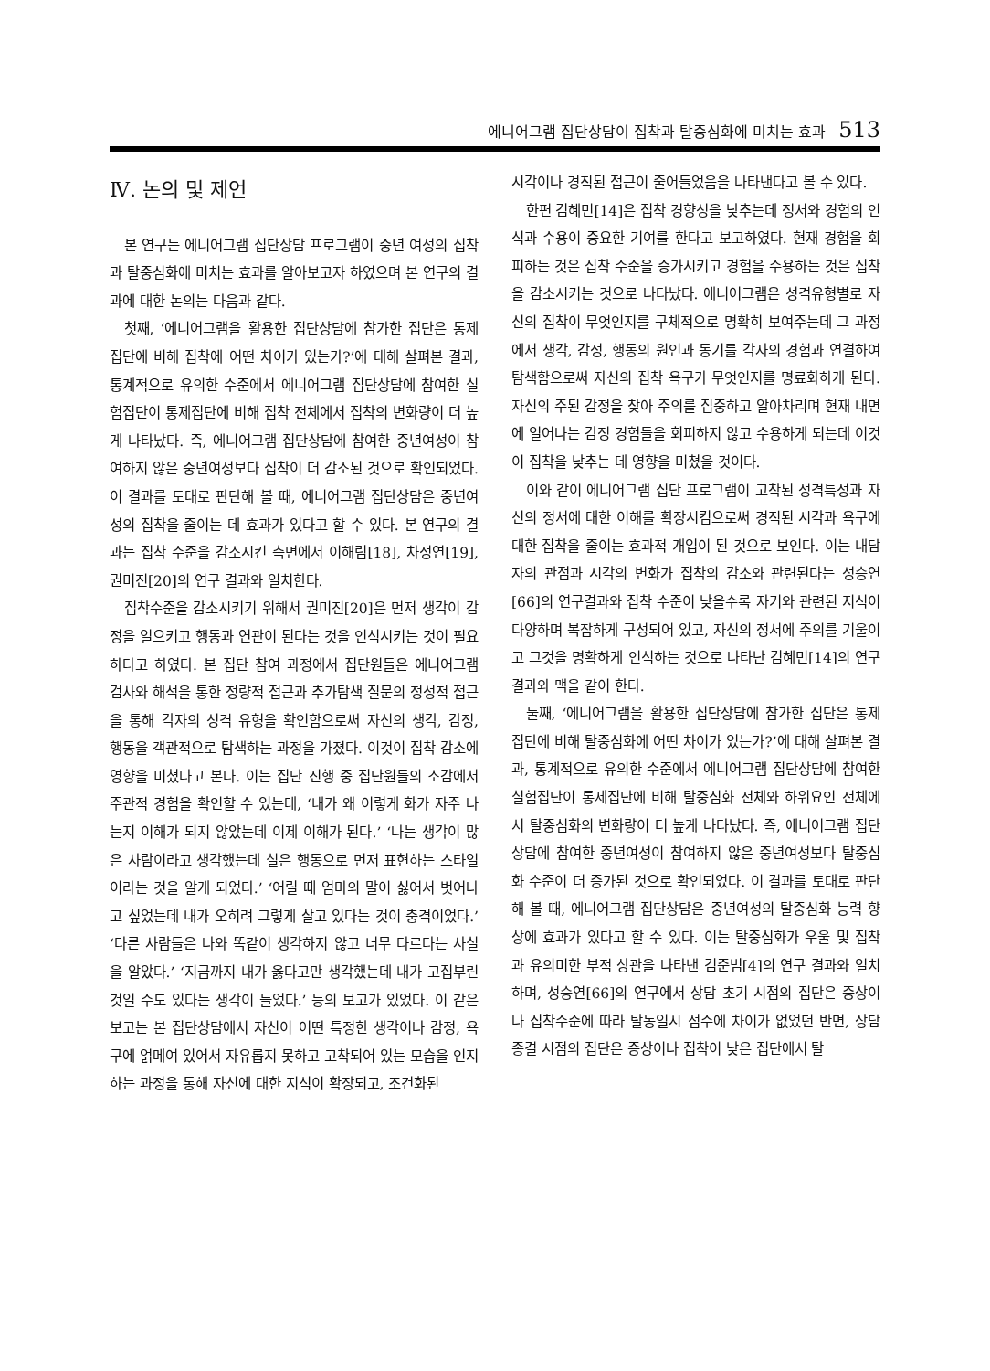에니어그램 집단상담이 집착과 탈중심화에 미치는 효과 513
Ⅳ. 논의 및 제언
본 연구는 에니어그램 집단상담 프로그램이 중년 여성의 집착과 탈중심화에 미치는 효과를 알아보고자 하였으며 본 연구의 결과에 대한 논의는 다음과 같다.
첫째, ‘에니어그램을 활용한 집단상담에 참가한 집단은 통제집단에 비해 집착에 어떤 차이가 있는가?’에 대해 살펴본 결과, 통계적으로 유의한 수준에서 에니어그램 집단상담에 참여한 실험집단이 통제집단에 비해 집착 전체에서 집착의 변화량이 더 높게 나타났다. 즉, 에니어그램 집단상담에 참여한 중년여성이 참여하지 않은 중년여성보다 집착이 더 감소된 것으로 확인되었다. 이 결과를 토대로 판단해 볼 때, 에니어그램 집단상담은 중년여성의 집착을 줄이는 데 효과가 있다고 할 수 있다. 본 연구의 결과는 집착 수준을 감소시킨 측면에서 이해림[18], 차정연[19], 권미진[20]의 연구 결과와 일치한다.
집착수준을 감소시키기 위해서 권미진[20]은 먼저 생각이 감정을 일으키고 행동과 연관이 된다는 것을 인식시키는 것이 필요하다고 하였다. 본 집단 참여 과정에서 집단원들은 에니어그램 검사와 해석을 통한 정량적 접근과 추가탐색 질문의 정성적 접근을 통해 각자의 성격 유형을 확인함으로써 자신의 생각, 감정, 행동을 객관적으로 탐색하는 과정을 가졌다. 이것이 집착 감소에 영향을 미쳤다고 본다. 이는 집단 진행 중 집단원들의 소감에서 주관적 경험을 확인할 수 있는데, ‘내가 왜 이렇게 화가 자주 나는지 이해가 되지 않았는데 이제 이해가 된다.’ ‘나는 생각이 많은 사람이라고 생각했는데 실은 행동으로 먼저 표현하는 스타일이라는 것을 알게 되었다.’ ‘어릴 때 엄마의 말이 싫어서 벗어나고 싶었는데 내가 오히려 그렇게 살고 있다는 것이 충격이었다.’ ‘다른 사람들은 나와 똑같이 생각하지 않고 너무 다르다는 사실을 알았다.’ ‘지금까지 내가 옳다고만 생각했는데 내가 고집부린 것일 수도 있다는 생각이 들었다.’ 등의 보고가 있었다. 이 같은 보고는 본 집단상담에서 자신이 어떤 특정한 생각이나 감정, 욕구에 얽메여 있어서 자유롭지 못하고 고착되어 있는 모습을 인지하는 과정을 통해 자신에 대한 지식이 확장되고, 조건화된
시각이나 경직된 접근이 줄어들었음을 나타낸다고 볼 수 있다.
한편 김혜민[14]은 집착 경향성을 낮추는데 정서와 경험의 인식과 수용이 중요한 기여를 한다고 보고하였다. 현재 경험을 회피하는 것은 집착 수준을 증가시키고 경험을 수용하는 것은 집착을 감소시키는 것으로 나타났다. 에니어그램은 성격유형별로 자신의 집착이 무엇인지를 구체적으로 명확히 보여주는데 그 과정에서 생각, 감정, 행동의 원인과 동기를 각자의 경험과 연결하여 탐색함으로써 자신의 집착 욕구가 무엇인지를 명료화하게 된다. 자신의 주된 감정을 찾아 주의를 집중하고 알아차리며 현재 내면에 일어나는 감정 경험들을 회피하지 않고 수용하게 되는데 이것이 집착을 낮추는 데 영향을 미쳤을 것이다.
이와 같이 에니어그램 집단 프로그램이 고착된 성격특성과 자신의 정서에 대한 이해를 확장시킴으로써 경직된 시각과 욕구에 대한 집착을 줄이는 효과적 개입이 된 것으로 보인다. 이는 내담자의 관점과 시각의 변화가 집착의 감소와 관련된다는 성승연[66]의 연구결과와 집착 수준이 낮을수록 자기와 관련된 지식이 다양하며 복잡하게 구성되어 있고, 자신의 정서에 주의를 기울이고 그것을 명확하게 인식하는 것으로 나타난 김혜민[14]의 연구결과와 맥을 같이 한다.
둘째, ‘에니어그램을 활용한 집단상담에 참가한 집단은 통제집단에 비해 탈중심화에 어떤 차이가 있는가?’에 대해 살펴본 결과, 통계적으로 유의한 수준에서 에니어그램 집단상담에 참여한 실험집단이 통제집단에 비해 탈중심화 전체와 하위요인 전체에서 탈중심화의 변화량이 더 높게 나타났다. 즉, 에니어그램 집단상담에 참여한 중년여성이 참여하지 않은 중년여성보다 탈중심화 수준이 더 증가된 것으로 확인되었다. 이 결과를 토대로 판단해 볼 때, 에니어그램 집단상담은 중년여성의 탈중심화 능력 향상에 효과가 있다고 할 수 있다. 이는 탈중심화가 우울 및 집착과 유의미한 부적 상관을 나타낸 김준범[4]의 연구 결과와 일치하며, 성승연[66]의 연구에서 상담 초기 시점의 집단은 증상이나 집착수준에 따라 탈동일시 점수에 차이가 없었던 반면, 상담 종결 시점의 집단은 증상이나 집착이 낮은 집단에서 탈